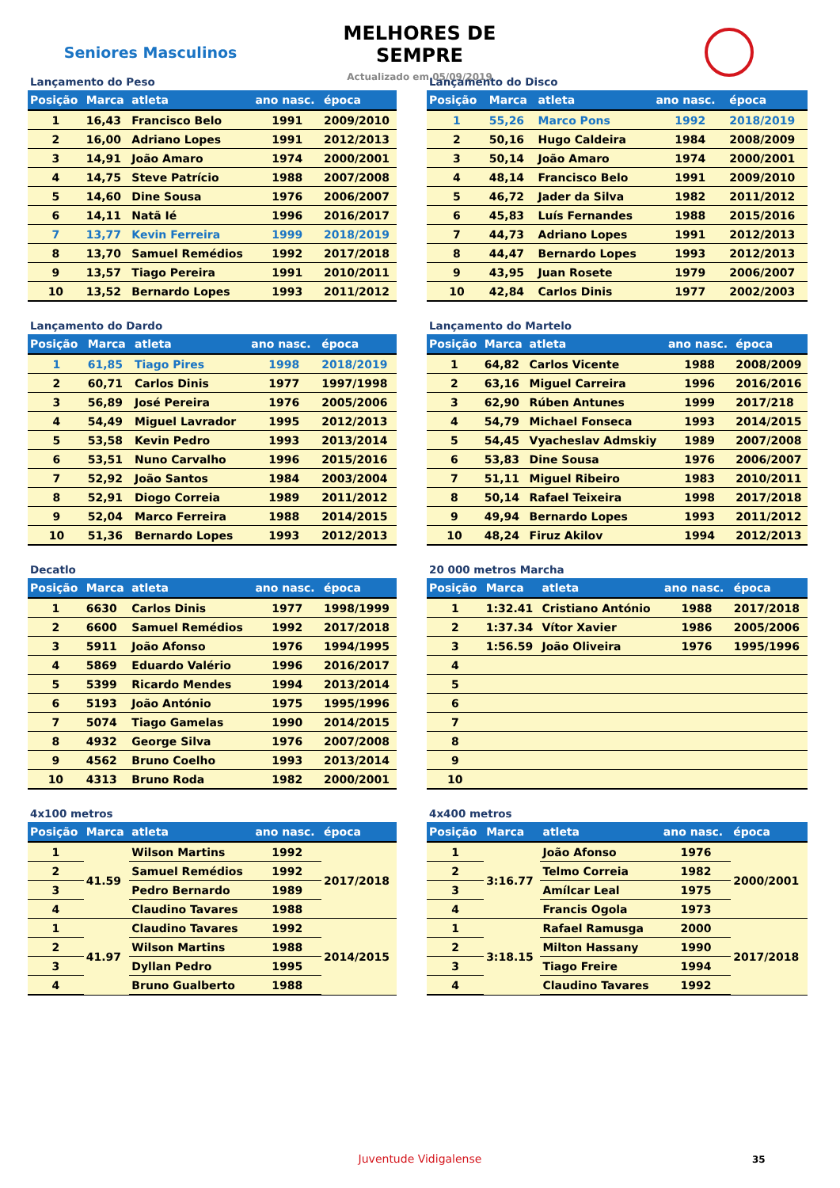Seniores Masculinos
MELHORES DE SEMPRE
Actualizado em 05/09/2019
Lançamento do Peso
| Posição | Marca | atleta | ano nasc. | época |
| --- | --- | --- | --- | --- |
| 1 | 16,43 | Francisco Belo | 1991 | 2009/2010 |
| 2 | 16,00 | Adriano Lopes | 1991 | 2012/2013 |
| 3 | 14,91 | João Amaro | 1974 | 2000/2001 |
| 4 | 14,75 | Steve Patrício | 1988 | 2007/2008 |
| 5 | 14,60 | Dine Sousa | 1976 | 2006/2007 |
| 6 | 14,11 | Natã Ié | 1996 | 2016/2017 |
| 7 | 13,77 | Kevin Ferreira | 1999 | 2018/2019 |
| 8 | 13,70 | Samuel Remédios | 1992 | 2017/2018 |
| 9 | 13,57 | Tiago Pereira | 1991 | 2010/2011 |
| 10 | 13,52 | Bernardo Lopes | 1993 | 2011/2012 |
Lançamento do Disco
| Posição | Marca | atleta | ano nasc. | época |
| --- | --- | --- | --- | --- |
| 1 | 55,26 | Marco Pons | 1992 | 2018/2019 |
| 2 | 50,16 | Hugo Caldeira | 1984 | 2008/2009 |
| 3 | 50,14 | João Amaro | 1974 | 2000/2001 |
| 4 | 48,14 | Francisco Belo | 1991 | 2009/2010 |
| 5 | 46,72 | Jader da Silva | 1982 | 2011/2012 |
| 6 | 45,83 | Luís Fernandes | 1988 | 2015/2016 |
| 7 | 44,73 | Adriano Lopes | 1991 | 2012/2013 |
| 8 | 44,47 | Bernardo Lopes | 1993 | 2012/2013 |
| 9 | 43,95 | Juan Rosete | 1979 | 2006/2007 |
| 10 | 42,84 | Carlos Dinis | 1977 | 2002/2003 |
Lançamento do Dardo
| Posição | Marca | atleta | ano nasc. | época |
| --- | --- | --- | --- | --- |
| 1 | 61,85 | Tiago Pires | 1998 | 2018/2019 |
| 2 | 60,71 | Carlos Dinis | 1977 | 1997/1998 |
| 3 | 56,89 | José Pereira | 1976 | 2005/2006 |
| 4 | 54,49 | Miguel Lavrador | 1995 | 2012/2013 |
| 5 | 53,58 | Kevin Pedro | 1993 | 2013/2014 |
| 6 | 53,51 | Nuno Carvalho | 1996 | 2015/2016 |
| 7 | 52,92 | João Santos | 1984 | 2003/2004 |
| 8 | 52,91 | Diogo Correia | 1989 | 2011/2012 |
| 9 | 52,04 | Marco Ferreira | 1988 | 2014/2015 |
| 10 | 51,36 | Bernardo Lopes | 1993 | 2012/2013 |
Lançamento do Martelo
| Posição | Marca | atleta | ano nasc. | época |
| --- | --- | --- | --- | --- |
| 1 | 64,82 | Carlos Vicente | 1988 | 2008/2009 |
| 2 | 63,16 | Miguel Carreira | 1996 | 2016/2016 |
| 3 | 62,90 | Rúben Antunes | 1999 | 2017/218 |
| 4 | 54,79 | Michael Fonseca | 1993 | 2014/2015 |
| 5 | 54,45 | Vyacheslav Admskiy | 1989 | 2007/2008 |
| 6 | 53,83 | Dine Sousa | 1976 | 2006/2007 |
| 7 | 51,11 | Miguel Ribeiro | 1983 | 2010/2011 |
| 8 | 50,14 | Rafael Teixeira | 1998 | 2017/2018 |
| 9 | 49,94 | Bernardo Lopes | 1993 | 2011/2012 |
| 10 | 48,24 | Firuz Akilov | 1994 | 2012/2013 |
Decatlo
| Posição | Marca | atleta | ano nasc. | época |
| --- | --- | --- | --- | --- |
| 1 | 6630 | Carlos Dinis | 1977 | 1998/1999 |
| 2 | 6600 | Samuel Remédios | 1992 | 2017/2018 |
| 3 | 5911 | João Afonso | 1976 | 1994/1995 |
| 4 | 5869 | Eduardo Valério | 1996 | 2016/2017 |
| 5 | 5399 | Ricardo Mendes | 1994 | 2013/2014 |
| 6 | 5193 | João António | 1975 | 1995/1996 |
| 7 | 5074 | Tiago Gamelas | 1990 | 2014/2015 |
| 8 | 4932 | George Silva | 1976 | 2007/2008 |
| 9 | 4562 | Bruno Coelho | 1993 | 2013/2014 |
| 10 | 4313 | Bruno Roda | 1982 | 2000/2001 |
20 000 metros Marcha
| Posição | Marca | atleta | ano nasc. | época |
| --- | --- | --- | --- | --- |
| 1 | 1:32.41 | Cristiano António | 1988 | 2017/2018 |
| 2 | 1:37.34 | Vítor Xavier | 1986 | 2005/2006 |
| 3 | 1:56.59 | João Oliveira | 1976 | 1995/1996 |
| 4 | | | | |
| 5 | | | | |
| 6 | | | | |
| 7 | | | | |
| 8 | | | | |
| 9 | | | | |
| 10 | | | | |
4x100 metros
| Posição | Marca | atleta | ano nasc. | época |
| --- | --- | --- | --- | --- |
| 1 | 41.59 | Wilson Martins | 1992 | 2017/2018 |
| 2 | | Samuel Remédios | 1992 | |
| 3 | | Pedro Bernardo | 1989 | |
| 4 | | Claudino Tavares | 1988 | |
| 1 | 41.97 | Claudino Tavares | 1992 | 2014/2015 |
| 2 | | Wilson Martins | 1988 | |
| 3 | | Dyllan Pedro | 1995 | |
| 4 | | Bruno Gualberto | 1988 | |
4x400 metros
| Posição | Marca | atleta | ano nasc. | época |
| --- | --- | --- | --- | --- |
| 1 | 3:16.77 | João Afonso | 1976 | 2000/2001 |
| 2 | | Telmo Correia | 1982 | |
| 3 | | Amílcar Leal | 1975 | |
| 4 | | Francis Ogola | 1973 | |
| 1 | 3:18.15 | Rafael Ramusga | 2000 | 2017/2018 |
| 2 | | Milton Hassany | 1990 | |
| 3 | | Tiago Freire | 1994 | |
| 4 | | Claudino Tavares | 1992 | |
Juventude Vidigalense 35